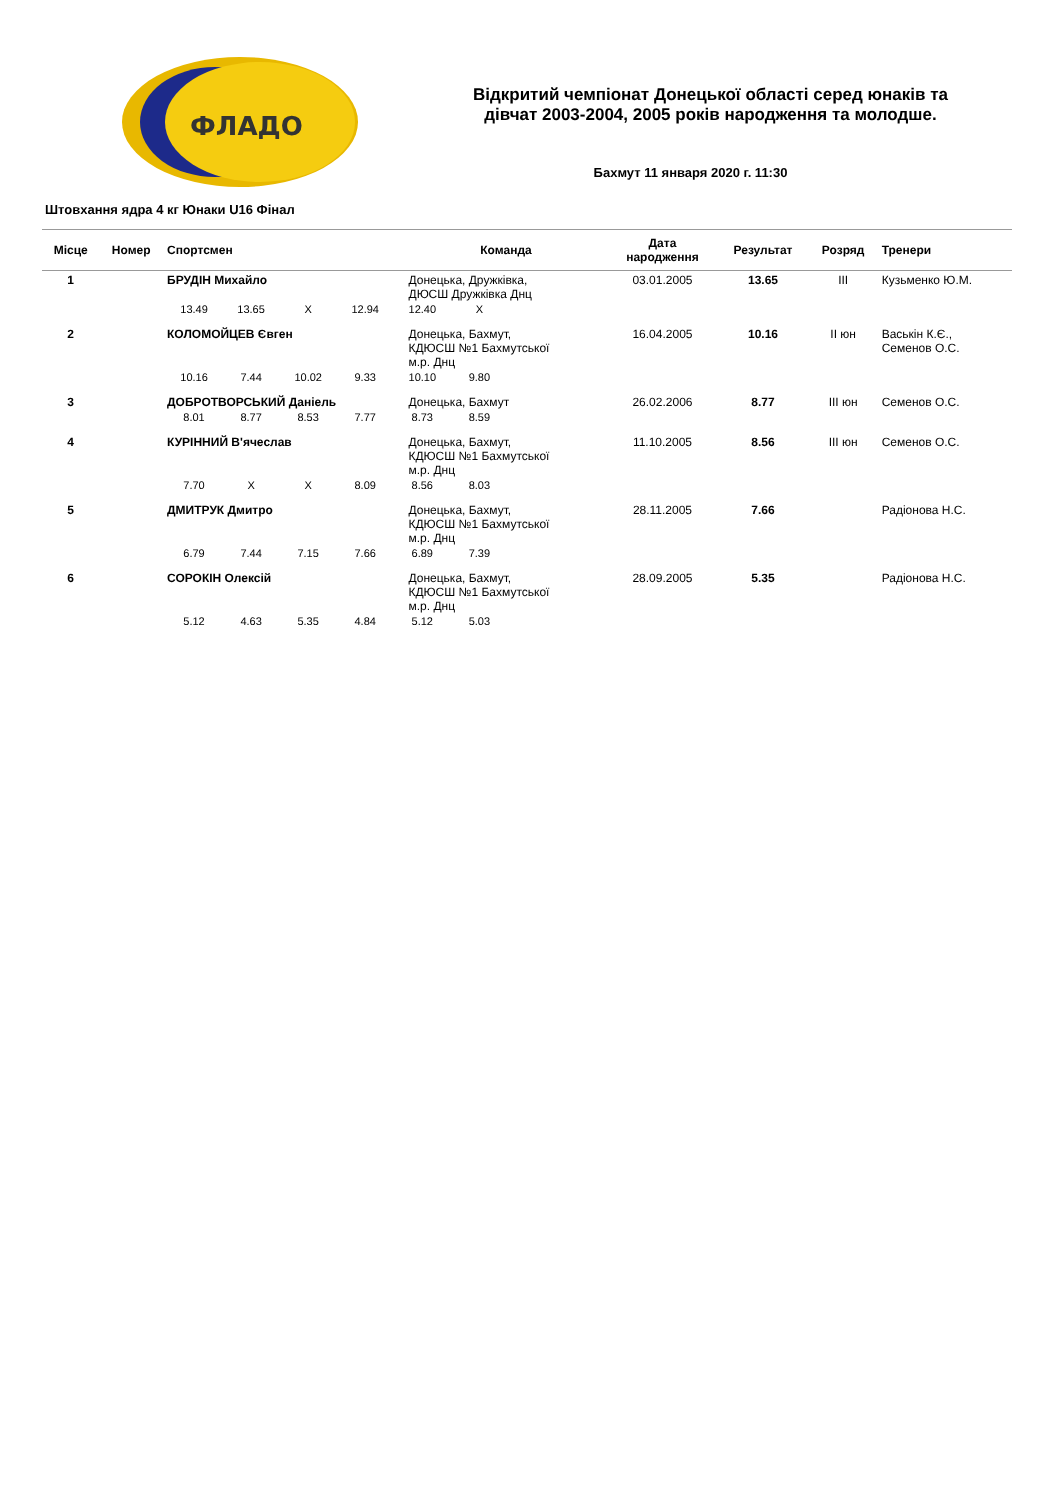ФЛАДО
Відкритий чемпіонат Донецької області серед юнаків та
дівчат 2003-2004, 2005 років народження та молодше.
Бахмут 11 января 2020 г. 11:30
Штовхання ядра 4 кг Юнаки U16 Фінал
| Місце | Номер | Спортсмен | Команда | Дата народження | Результат | Розряд | Тренери |
| --- | --- | --- | --- | --- | --- | --- | --- |
| 1 | | БРУДІН Михайло | Донецька, Дружківка, ДЮСШ Дружківка Днц | 03.01.2005 | 13.65 | III | Кузьменко Ю.М. |
| | | 13.49 13.65 X 12.94 12.40 X | | | | | |
| 2 | | КОЛОМОЙЦЕВ Євген | Донецька, Бахмут, КДЮСШ №1 Бахмутської м.р. Днц | 16.04.2005 | 10.16 | II юн | Васькін К.Є., Семенов О.С. |
| | | 10.16 7.44 10.02 9.33 10.10 9.80 | | | | | |
| 3 | | ДОБРОТВОРСЬКИЙ Даніель | Донецька, Бахмут | 26.02.2006 | 8.77 | III юн | Семенов О.С. |
| | | 8.01 8.77 8.53 7.77 8.73 8.59 | | | | | |
| 4 | | КУРІННИЙ В'ячеслав | Донецька, Бахмут, КДЮСШ №1 Бахмутської м.р. Днц | 11.10.2005 | 8.56 | III юн | Семенов О.С. |
| | | 7.70 X X 8.09 8.56 8.03 | | | | | |
| 5 | | ДМИТРУК Дмитро | Донецька, Бахмут, КДЮСШ №1 Бахмутської м.р. Днц | 28.11.2005 | 7.66 | | Радіонова Н.С. |
| | | 6.79 7.44 7.15 7.66 6.89 7.39 | | | | | |
| 6 | | СОРОКІН Олексій | Донецька, Бахмут, КДЮСШ №1 Бахмутської м.р. Днц | 28.09.2005 | 5.35 | | Радіонова Н.С. |
| | | 5.12 4.63 5.35 4.84 5.12 5.03 | | | | | |